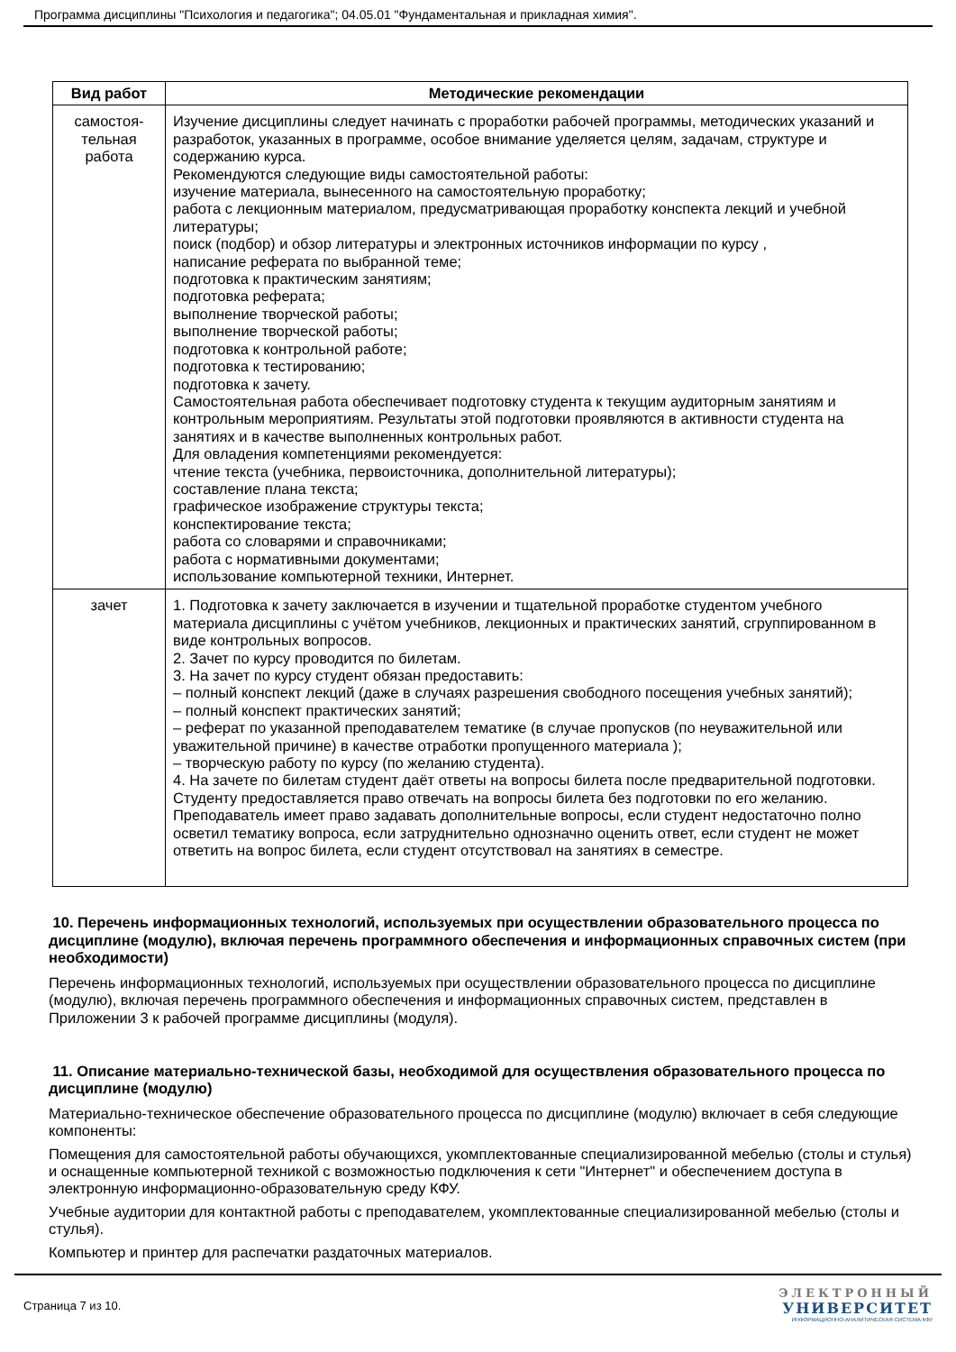Программа дисциплины "Психология и педагогика"; 04.05.01 "Фундаментальная и прикладная химия".
| Вид работ | Методические рекомендации |
| --- | --- |
| самостоя- тельная работа | Изучение дисциплины следует начинать с проработки рабочей программы, методических указаний и разработок, указанных в программе, особое внимание уделяется целям, задачам, структуре и содержанию курса. Рекомендуются следующие виды самостоятельной работы: изучение материала, вынесенного на самостоятельную проработку; работа с лекционным материалом, предусматривающая проработку конспекта лекций и учебной литературы; поиск (подбор) и обзор литературы и электронных источников информации по курсу , написание реферата по выбранной теме; подготовка к практическим занятиям; подготовка реферата; выполнение творческой работы; выполнение творческой работы; подготовка к контрольной работе; подготовка к тестированию; подготовка к зачету. Самостоятельная работа обеспечивает подготовку студента к текущим аудиторным занятиям и контрольным мероприятиям. Результаты этой подготовки проявляются в активности студента на занятиях и в качестве выполненных контрольных работ. Для овладения компетенциями рекомендуется: чтение текста (учебника, первоисточника, дополнительной литературы); составление плана текста; графическое изображение структуры текста; конспектирование текста; работа со словарями и справочниками; работа с нормативными документами; использование компьютерной техники, Интернет. |
| зачет | 1. Подготовка к зачету заключается в изучении и тщательной проработке студентом учебного материала дисциплины с учётом учебников, лекционных и практических занятий, сгруппированном в виде контрольных вопросов. 2. Зачет по курсу проводится по билетам. 3. На зачет по курсу студент обязан предоставить: – полный конспект лекций (даже в случаях разрешения свободного посещения учебных занятий); – полный конспект практических занятий; – реферат по указанной преподавателем тематике (в случае пропусков (по неуважительной или уважительной причине) в качестве отработки пропущенного материала ); – творческую работу по курсу (по желанию студента). 4. На зачете по билетам студент даёт ответы на вопросы билета после предварительной подготовки. Студенту предоставляется право отвечать на вопросы билета без подготовки по его желанию. Преподаватель имеет право задавать дополнительные вопросы, если студент недостаточно полно осветил тематику вопроса, если затруднительно однозначно оценить ответ, если студент не может ответить на вопрос билета, если студент отсутствовал на занятиях в семестре. |
10. Перечень информационных технологий, используемых при осуществлении образовательного процесса по дисциплине (модулю), включая перечень программного обеспечения и информационных справочных систем (при необходимости)
Перечень информационных технологий, используемых при осуществлении образовательного процесса по дисциплине (модулю), включая перечень программного обеспечения и информационных справочных систем, представлен в Приложении 3 к рабочей программе дисциплины (модуля).
11. Описание материально-технической базы, необходимой для осуществления образовательного процесса по дисциплине (модулю)
Материально-техническое обеспечение образовательного процесса по дисциплине (модулю) включает в себя следующие компоненты:
Помещения для самостоятельной работы обучающихся, укомплектованные специализированной мебелью (столы и стулья) и оснащенные компьютерной техникой с возможностью подключения к сети "Интернет" и обеспечением доступа в электронную информационно-образовательную среду КФУ.
Учебные аудитории для контактной работы с преподавателем, укомплектованные специализированной мебелью (столы и стулья).
Компьютер и принтер для распечатки раздаточных материалов.
Страница 7 из 10.
ЭЛЕКТРОННЫЙ
УНИВЕРСИТЕТ
ИНФОРМАЦИОННО-АНАЛИТИЧЕСКАЯ СИСТЕМА КФУ